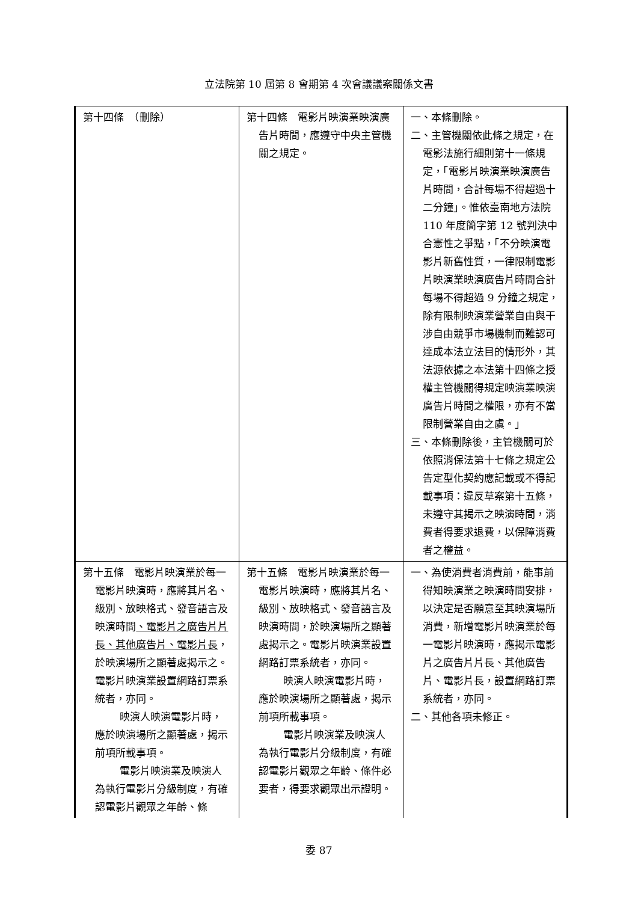立法院第 10 屆第 8 會期第 4 次會議議案關係文書
| 第十四條 （刪除） | 第十四條 電影片映演業映演廣告片時間，應遵守中央主管機關之規定。 | 一、本條刪除。 二、主管機關依此條之規定，在電影法施行細則第十一條規定，「電影片映演業映演廣告片時間，合計每場不得超過十二分鐘」。惟依臺南地方法院 110 年度簡字第 12 號判決中合憲性之爭點，「不分映演電影片新舊性質，一律限制電影片映演業映演廣告片時間合計每場不得超過 9 分鐘之規定，除有限制映演業營業自由與干涉自由競爭市場機制而難認可達成本法立法目的情形外，其法源依據之本法第十四條之授權主管機關得規定映演業映演廣告片時間之權限，亦有不當限制營業自由之虞。」 三、本條刪除後，主管機關可於依照消保法第十七條之規定公告定型化契約應記載或不得記載事項：違反草案第十五條，未遵守其揭示之映演時間，消費者得要求退費，以保障消費者之權益。 |
| 第十五條 電影片映演業於每一電影片映演時，應將其片名、級別、放映格式、發音語言及映演時間 、電影片之廣告片片長、其他廣告片、電影片長 ，於映演場所之顯著處揭示之。電影片映演業設置網路訂票系統者，亦同。 映演人映演電影片時，應於映演場所之顯著處，揭示前項所載事項。 電影片映演業及映演人為執行電影片分級制度，有確認電影片觀眾之年齡、條 | 第十五條 電影片映演業於每一電影片映演時，應將其片名、級別、放映格式、發音語言及映演時間，於映演場所之顯著處揭示之。電影片映演業設置網路訂票系統者，亦同。 映演人映演電影片時，應於映演場所之顯著處，揭示前項所載事項。 電影片映演業及映演人為執行電影片分級制度，有確認電影片觀眾之年齡、條件必要者，得要求觀眾出示證明。 | 一、為使消費者消費前，能事前得知映演業之映演時間安排，以決定是否願意至其映演場所消費，新增電影片映演業於每一電影片映演時，應揭示電影片之廣告片片長、其他廣告片、電影片長，設置網路訂票系統者，亦同。 二、其他各項未修正。 |
委 87